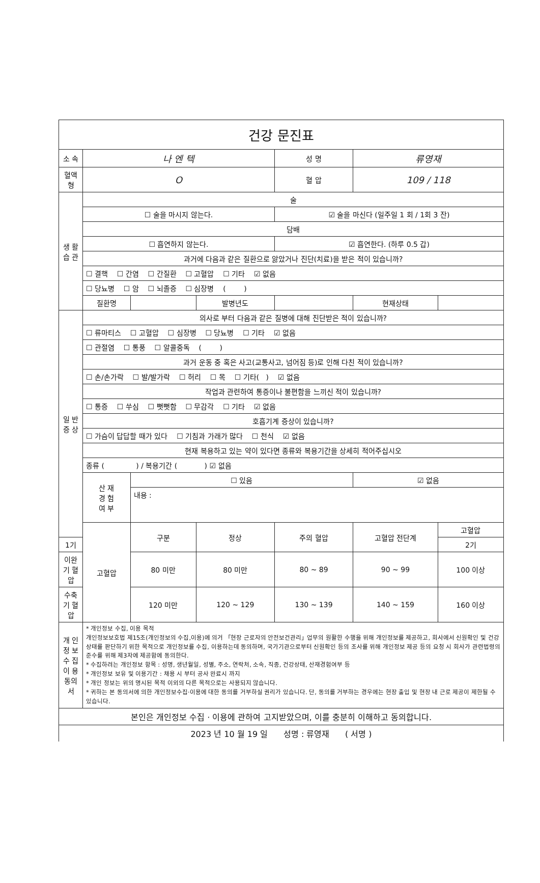| 건강 문진표 | | | | | | | |
| 소 속 | 나 엔 텍 | | | 성 명 | 류영재 | | |
| 혈액형 | O | | | 혈 압 | 109 / 118 | | |
| 생 활 습 관 | 술 | | | | | | |
| | ☐ 술을 마시지 않는다. | | | ☑ 술을 마신다 (일주일 1 회 / 1회 3 잔) | | | |
| | 담배 | | | | | | |
| | ☐ 흡연하지 않는다. | | | ☑ 흡연한다. (하루 0.5 갑) | | | |
| | 과거에 다음과 같은 질환으로 앓았거나 진단(치료)을 받은 적이 있습니까? | | | | | | |
| | ☐ 결핵 ☐ 간염 ☐ 간질환 ☐ 고혈압 ☐ 기타 ☑ 없음 | | | | | | |
| | ☐ 당뇨병 ☐ 암 ☐ 뇌졸증 ☐ 심장병 ( ) | | | | | | |
| | 질환명 | | 발병년도 | | | 현재상태 | |
| 일 반 증 상 | 의사로 부터 다음과 같은 질병에 대해 진단받은 적이 있습니까? | | | | | | |
| | ☐ 류마티스 ☐ 고혈압 ☐ 심장병 ☐ 당뇨병 ☐ 기타 ☑ 없음 | | | | | | |
| | ☐ 관절염 ☐ 통풍 ☐ 알콜중독 ( ) | | | | | | |
| | 과거 운동 중 혹은 사고(교통사고, 넘어짐 등)로 인해 다친 적이 있습니까? | | | | | | |
| | ☐ 손/손가락 ☐ 발/발가락 ☐ 허리 ☐ 목 ☐ 기타( ) ☑ 없음 | | | | | | |
| | 작업과 관련하여 통증이나 불편함을 느끼신 적이 있습니까? | | | | | | |
| | ☐ 통증 ☐ 쑤심 ☐ 뻣뻣함 ☐ 무감각 ☐ 기타 ☑ 없음 | | | | | | |
| | 호흡기계 증상이 있습니까? | | | | | | |
| | ☐ 가슴이 답답할 때가 있다 ☐ 기침과 가래가 많다 ☐ 천식 ☑ 없음 | | | | | | |
| | 현재 복용하고 있는 약이 있다면 종류와 복용기간을 상세히 적어주십시오 | | | | | | |
| | 종류 ( ) / 복용기간 ( ) ☑ 없음 | | | | | | |
| | 산 재 경 험 여 부 | ☐ 있음 | | | ☑ 없음 | | |
| | | 내용 : | | | | | |
| | 고혈압 | 구분 | 정상 | 주의 혈압 | 고혈압 전단계 | | 고혈압 |
| 1기 | | | | | | | 2기 |
| 이완기 혈압 | | 80 미만 | 80 미만 | 80 ~ 89 | | 90 ~ 99 | 100 이상 |
| 수축기 혈압 | | 120 미만 | 120 ~ 129 | 130 ~ 139 | | 140 ~ 159 | 160 이상 |
| 개 인 정 보 수 집 이 용 동의서 | * 개인정보 수집, 이용 목적 개인정보보호법 제15조(개인정보의 수집,이용)에 의거 「현장 근로자의 안전보건관리」업무의 원활한 수행을 위해 개인정보를 제공하고, 회사에서 신원확인 및 건강상태를 판단하기 위한 목적으로 개인정보를 수집, 이용하는데 동의하며, 국가기관으로부터 신원확인 등의 조사를 위해 개인정보 제공 등의 요청 시 회사가 관련법령의 준수를 위해 제3자에 제공함에 동의한다. * 수집하려는 개인정보 항목 : 성명, 생년월일, 성별, 주소, 연락처, 소속, 직종, 건강상태, 산재경험여부 등 * 개인정보 보유 및 이용기간 : 채용 시 부터 공사 완료시 까지 * 개인 정보는 위의 명시된 목적 이외의 다른 목적으로는 사용되지 않습니다. * 귀하는 본 동의서에 의한 개인정보수집·이용에 대한 동의를 거부하실 권리가 있습니다. 단, 동의를 거부하는 경우에는 현장 출입 및 현장 내 근로 제공이 제한될 수 있습니다. | | | | | | |
| 본인은 개인정보 수집 · 이용에 관하여 고지받았으며, 이를 충분히 이해하고 동의합니다. | | | | | | | |
| 2023 년 10 월 19 일 성명 : 류영재 ( 서명 ) | | | | | | | |